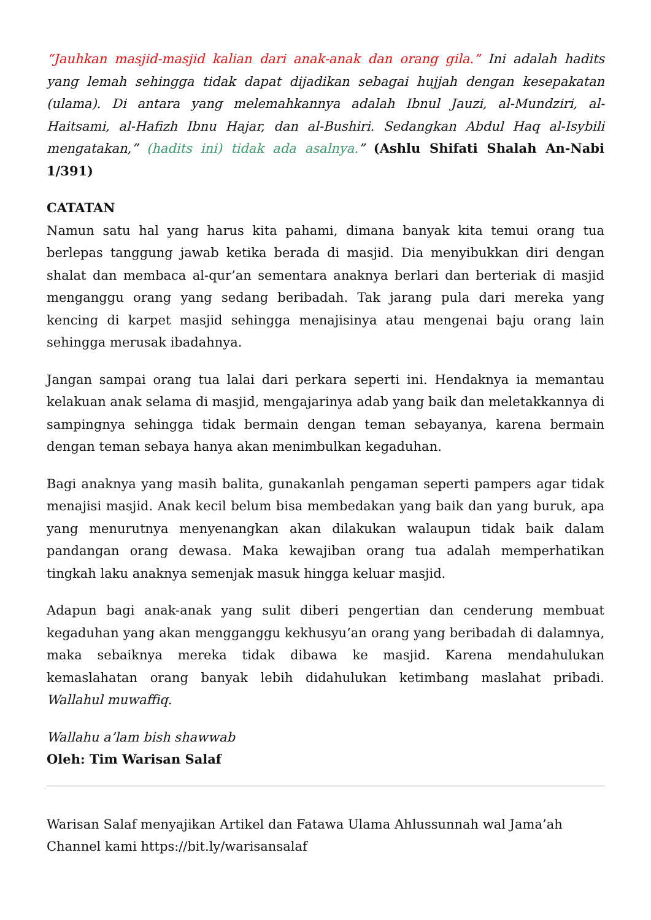“Jauhkan masjid-masjid kalian dari anak-anak dan orang gila.” Ini adalah hadits yang lemah sehingga tidak dapat dijadikan sebagai hujjah dengan kesepakatan (ulama). Di antara yang melemahkannya adalah Ibnul Jauzi, al-Mundziri, al-Haitsami, al-Hafizh Ibnu Hajar, dan al-Bushiri. Sedangkan Abdul Haq al-Isybili mengatakan,” (hadits ini) tidak ada asalnya.” (Ashlu Shifati Shalah An-Nabi 1/391)
CATATAN
Namun satu hal yang harus kita pahami, dimana banyak kita temui orang tua berlepas tanggung jawab ketika berada di masjid. Dia menyibukkan diri dengan shalat dan membaca al-qur’an sementara anaknya berlari dan berteriak di masjid menganggu orang yang sedang beribadah. Tak jarang pula dari mereka yang kencing di karpet masjid sehingga menajisinya atau mengenai baju orang lain sehingga merusak ibadahnya.
Jangan sampai orang tua lalai dari perkara seperti ini. Hendaknya ia memantau kelakuan anak selama di masjid, mengajarinya adab yang baik dan meletakkannya di sampingnya sehingga tidak bermain dengan teman sebayanya, karena bermain dengan teman sebaya hanya akan menimbulkan kegaduhan.
Bagi anaknya yang masih balita, gunakanlah pengaman seperti pampers agar tidak menajisi masjid. Anak kecil belum bisa membedakan yang baik dan yang buruk, apa yang menurutnya menyenangkan akan dilakukan walaupun tidak baik dalam pandangan orang dewasa. Maka kewajiban orang tua adalah memperhatikan tingkah laku anaknya semenjak masuk hingga keluar masjid.
Adapun bagi anak-anak yang sulit diberi pengertian dan cenderung membuat kegaduhan yang akan mengganggu kekhusyu’an orang yang beribadah di dalamnya, maka sebaiknya mereka tidak dibawa ke masjid. Karena mendahulukan kemaslahatan orang banyak lebih didahulukan ketimbang maslahat pribadi. Wallahul muwaffiq.
Wallahu a’lam bish shawwab
Oleh: Tim Warisan Salaf
Warisan Salaf menyajikan Artikel dan Fatawa Ulama Ahlussunnah wal Jama’ah
Channel kami https://bit.ly/warisansalaf